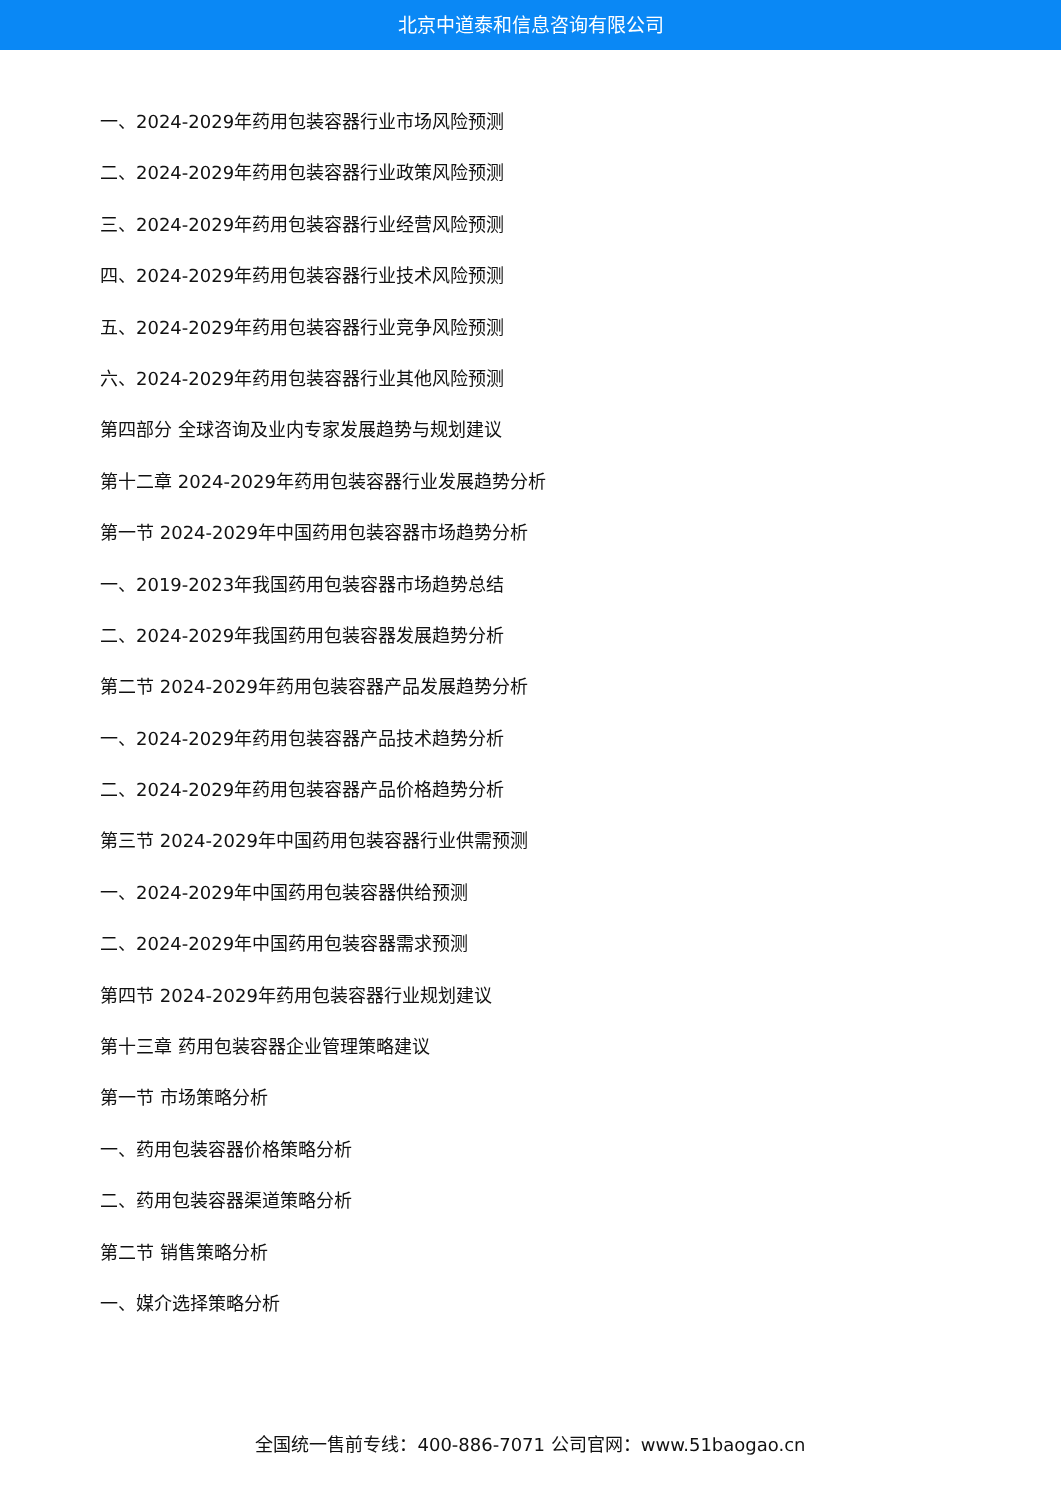北京中道泰和信息咨询有限公司
一、2024-2029年药用包装容器行业市场风险预测
二、2024-2029年药用包装容器行业政策风险预测
三、2024-2029年药用包装容器行业经营风险预测
四、2024-2029年药用包装容器行业技术风险预测
五、2024-2029年药用包装容器行业竞争风险预测
六、2024-2029年药用包装容器行业其他风险预测
第四部分 全球咨询及业内专家发展趋势与规划建议
第十二章 2024-2029年药用包装容器行业发展趋势分析
第一节 2024-2029年中国药用包装容器市场趋势分析
一、2019-2023年我国药用包装容器市场趋势总结
二、2024-2029年我国药用包装容器发展趋势分析
第二节 2024-2029年药用包装容器产品发展趋势分析
一、2024-2029年药用包装容器产品技术趋势分析
二、2024-2029年药用包装容器产品价格趋势分析
第三节 2024-2029年中国药用包装容器行业供需预测
一、2024-2029年中国药用包装容器供给预测
二、2024-2029年中国药用包装容器需求预测
第四节 2024-2029年药用包装容器行业规划建议
第十三章 药用包装容器企业管理策略建议
第一节 市场策略分析
一、药用包装容器价格策略分析
二、药用包装容器渠道策略分析
第二节 销售策略分析
一、媒介选择策略分析
全国统一售前专线：400-886-7071 公司官网：www.51baogao.cn